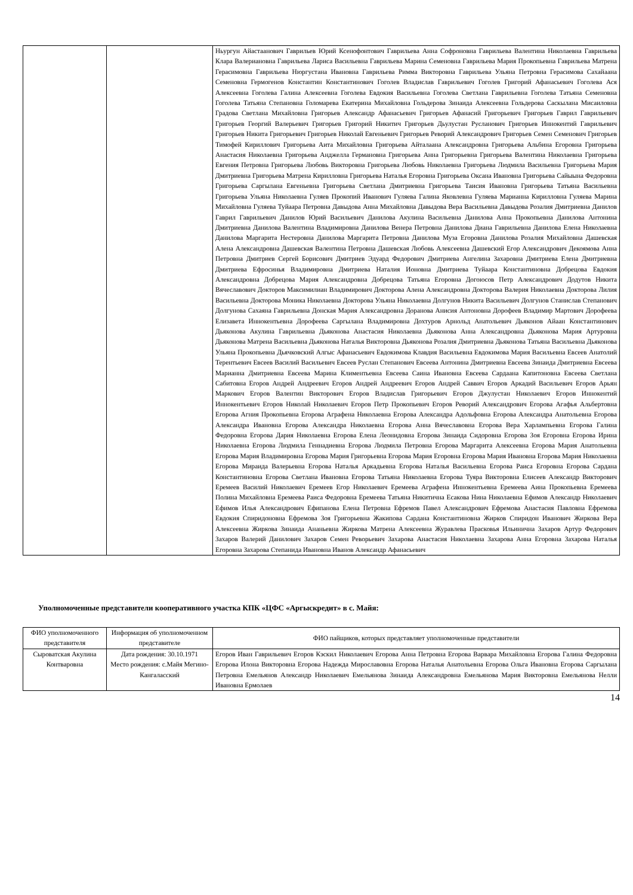| | | Ньургун Айастаанович Гаврильев Юрий Ксенофонтович Гаврильева Анна Софроновна Гаврильева Валентина Николаевна Гаврильева Клара Валериановна Гаврильева Лариса Васильевна Гаврильева Марина Семеновна Гаврильева Мария Прокопьевна Гаврильева Матрена Герасимовна Гаврильева Нюргустана Ивановна Гаврильева Римма Викторовна Гаврильева Ульяна Петровна Герасимова Сахайаана Семеновна Гермогенов Константин Константинович Гоголев Владислав Гаврильевич Гоголев Григорий Афанасьевич Гоголева Ася Алексеевна Гоголева Галина Алексеевна Гоголева Евдокия Васильевна Гоголева Светлана Гаврильевна Гоголева Татьяна Семеновна Гоголева Татьяна Степановна Голомарева Екатерина Михайловна Гольдерова Зинаида Алексеевна Гольдерова Саскылана Мисаиловна Градова Светлана Михайловна Григорьев Александр Афанасьевич Григорьев Афанасий Григорьевич Григорьев Гаврил Гаврильевич Григорьев Георгий Валерьевич Григорьев Григорий Никитич Григорьев Дьулустан Русланович Григорьев Иннокентий Гаврильевич Григорьев Никита Григорьевич Григорьев Николай Евгеньевич Григорьев Реворий Александрович Григорьев Семен Семенович Григорьев Тимофей Кириллович Григорьева Аита Михайловна Григорьева Айталаана Александровна Григорьева Альбина Егоровна Григорьева Анастасия Николаевна Григорьева Анджелла Германовна Григорьева Анна Григорьевна Григорьева Валентина Николаевна Григорьева Евгения Петровна Григорьева Любовь Викторовна Григорьева Любовь Николаевна Григорьева Людмила Васильевна Григорьева Мария Дмитриевна Григорьева Матрена Кирилловна Григорьева Наталья Егоровна Григорьева Оксана Ивановна Григорьева Сайыына Федоровна Григорьева Саргылана Евгеньевна Григорьева Светлана Дмитриевна Григорьева Таисия Ивановна Григорьева Татьяна Васильевна Григорьева Ульяна Николаевна Гуляев Прокопий Иванович Гуляева Галина Яковлевна Гуляева Марианна Кирилловна Гуляева Марина Михайловна Гуляева Туйаара Петровна Давыдова Анна Михайловна Давыдова Вера Васильевна Давыдова Розалия Дмитриевна Данилов Гаврил Гаврильевич Данилов Юрий Васильевич Данилова Акулина Васильевна Данилова Анна Прокопьевна Данилова Антонина Дмитриевна Данилова Валентина Владимировна Данилова Венера Петровна Данилова Диана Гаврильевна Данилова Елена Николаевна Данилова Маргарита Нестеровна Данилова Маргарита Петровна Данилова Муза Егоровна Данилова Розалия Михайловна Дашевская Алена Александровна Дашевская Валентина Петровна Дашевская Любовь Алексеевна Дашевский Егор Александрович Декоямова Анна Петровна Дмитриев Сергей Борисович Дмитриев Эдуард Федорович Дмитриева Ангелина Захаровна Дмитриева Елена Дмитриевна Дмитриева Ефросинья Владимировна Дмитриева Наталия Ионовна Дмитриева Туйаара Константиновна Добрецова Евдокия Александровна Добрецова Мария Александровна Добрецова Татьяна Егоровна Догоюсов Петр Александрович Додутов Никита Вячеславович Докторов Максимилиан Владимирович Докторова Алена Александровна Докторова Валерия Николаевна Докторова Лилия Васильевна Докторова Моника Николаевна Докторова Ульяна Николаевна Долгунов Никита Васильевич Долгунов Станислав Степанович Долгунова Сахаяна Гаврильевна Донская Мария Александровна Доранова Анисия Антоновна Дорофеев Владимир Мартович Дорофеева Елизавета Иннокентьевна Дорофеева Саргылана Владимировна Дохтуров Арнольд Анатольевич Дьяконов Айаан Константинович Дьяконова Акулина Гаврильевна Дьяконова Анастасия Николаевна Дьяконова Анна Александровна Дьяконова Мария Артуровна Дьяконова Матрена Васильевна Дьяконова Наталья Викторовна Дьяконова Розалия Дмитриевна Дьяконова Татьяна Васильевна Дьяконова Ульяна Прокопьевна Дьячковский Алгыс Афанасьевич Евдокимова Клавдия Васильевна Евдокимова Мария Васильевна Евсеев Анатолий Терентьевич Евсеев Василий Васильевич Евсеев Руслан Степанович Евсеева Антонина Дмитриевна Евсеева Зинаида Дмитриевна Евсеева Марианна Дмитриевна Евсеева Марина Климентьевна Евсеева Саина Ивановна Евсеева Сардаана Капитоновна Евсеева Светлана Сабитовна Егоров Андрей Андреевич Егоров Андрей Андреевич Егоров Андрей Саввич Егоров Аркадий Васильевич Егоров Арьян Маркович Егоров Валентин Викторович Егоров Владислав Григорьевич Егоров Джулустан Николаевич Егоров Иннокентий Иннокентьевич Егоров Николай Николаевич Егоров Петр Прокопьевич Егоров Реворий Александрович Егорова Агафья Альбертовна Егорова Агния Прокопьевна Егорова Аграфена Николаевна Егорова Александра Адольфовна Егорова Александра Анатольевна Егорова Александра Ивановна Егорова Александра Николаевна Егорова Анна Вячеславовна Егорова Вера Харлампьевна Егорова Галина Федоровна Егорова Дария Николаевна Егорова Елена Леонидовна Егорова Зинаида Сидоровна Егорова Зоя Егоровна Егорова Ирина Николаевна Егорова Людмила Геннадиевна Егорова Людмила Петровна Егорова Маргарита Алексеевна Егорова Мария Анатольевна Егорова Мария Владимировна Егорова Мария Григорьевна Егорова Мария Егоровна Егорова Мария Ивановна Егорова Мария Николаевна Егорова Мираида Валерьевна Егорова Наталья Аркадьевна Егорова Наталья Васильевна Егорова Раиса Егоровна Егорова Сардана Константиновна Егорова Светлана Ивановна Егорова Татьяна Николаевна Егорова Туяра Викторовна Елисеев Александр Викторович Еремеев Василий Николаевич Еремеев Егор Николаевич Еремеева Аграфена Иннокентьевна Еремеева Аина Прокопьевна Еремеева Полина Михайловна Еремеева Раиса Федоровна Еремеева Татьяна Никитична Есакова Нина Николаевна Ефимов Александр Николаевич Ефимов Илья Александрович Ефипанова Елена Петровна Ефремов Павел Александрович Ефремова Анастасия Павловна Ефремова Евдокия Спиридоновна Ефремова Зоя Григорьевна Жакипова Сардана Константиновна Жирков Спиридон Иванович Жиркова Вера Алексеевна Жиркова Зинаида Ананьевна Жиркова Матрена Алексеевна Журавлева Прасковья Ильинична Захаров Артур Федорович Захаров Валерий Данилович Захаров Семен Реворьевич Захарова Анастасия Николаевна Захарова Анна Егоровна Захарова Наталья Егоровна Захарова Степанида Ивановна Иванов Александр Афанасьевич |
Уполномоченные представители кооперативного участка КПК «ЦФС «Аргыскредит» в с. Майя:
| ФИО уполномоченного представителя | Информация об уполномоченном представителе | ФИО пайщиков, которых представляет уполномоченные представители |
| --- | --- | --- |
| Сыроватская Акулина Контваровна | Дата рождения: 30.10.1971 Место рождения: с.Майя Мегино-Кангаласский | Егоров Иван Гаврильевич Егоров Кэскил Николаевич Егорова Анна Петровна Егорова Варвара Михайловна Егорова Галина Федоровна Егорова Илона Викторовна Егорова Надежда Мирославовна Егорова Наталья Анатольевна Егорова Ольга Ивановна Егорова Саргылана Петровна Емельянов Александр Николаевич Емельянова Зинаида Александровна Емельянова Мария Викторовна Емельянова Нелли Ивановна Ермолаев |
14